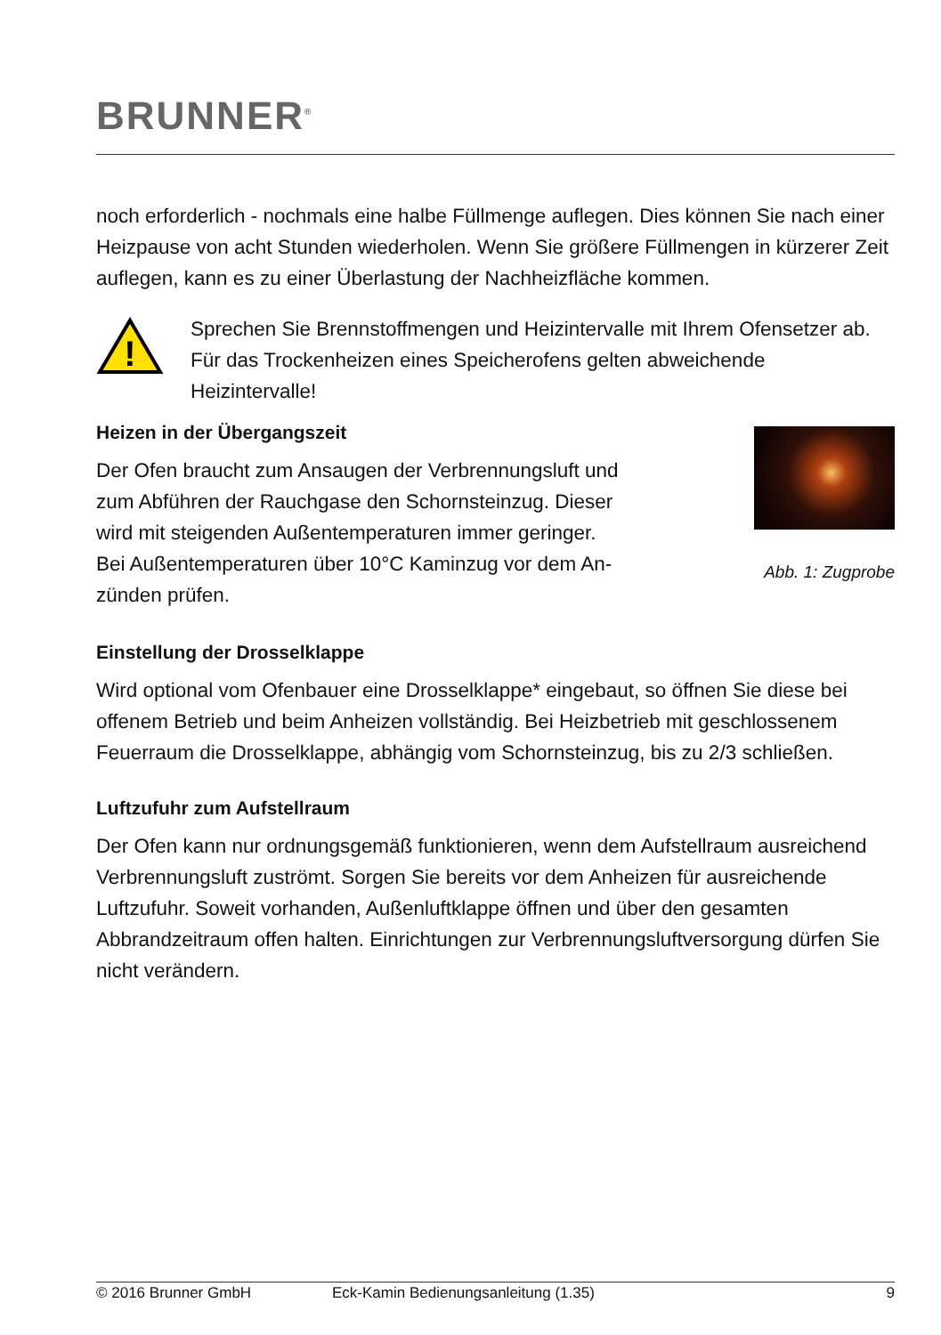BRUNNER<sup>®</sup>
noch erforderlich - nochmals eine halbe Füllmenge auflegen. Dies können Sie nach einer Heizpause von acht Stunden wiederholen. Wenn Sie größe­re Füllmengen in kürzerer Zeit auflegen, kann es zu einer Überlastung der Nachheizfläche kommen.
!
Sprechen Sie Brennstoffmengen und Heizintervalle mit Ihrem Ofensetzer ab. Für das Trockenheizen eines Speicherofens gel­ten abweichende Heizintervalle!
Heizen in der Übergangszeit
Der Ofen braucht zum Ansaugen der Verbren­nungsluft und zum Abführen der Rauchgase den Schornsteinzug. Dieser wird mit steigenden Au­ßentemperaturen immer geringer. Bei Außen­temperaturen über 10°C Kaminzug vor dem An­zünden prüfen.
Abb. 1: Zugprobe
Einstellung der Drosselklappe
Wird optional vom Ofenbauer eine Drosselklappe* eingebaut, so öffnen Sie diese bei offenem Betrieb und beim Anheizen vollständig. Bei Heizbetrieb mit geschlossenem Feuerraum die Drosselklappe, abhängig vom Schorn­steinzug, bis zu 2/3 schließen.
Luftzufuhr zum Aufstellraum
Der Ofen kann nur ordnungsgemäß funktionieren, wenn dem Aufstellraum ausreichend Verbrennungsluft zuströmt. Sorgen Sie bereits vor dem Anhei­zen für ausreichende Luftzufuhr. Soweit vorhanden, Außenluftklappe öffnen und über den gesamten Abbrandzeitraum offen halten. Einrichtungen zur Verbrennungsluftversorgung dürfen Sie nicht verändern.
© 2016 Brunner GmbH Eck-Kamin Bedienungsanleitung (1.35) 9